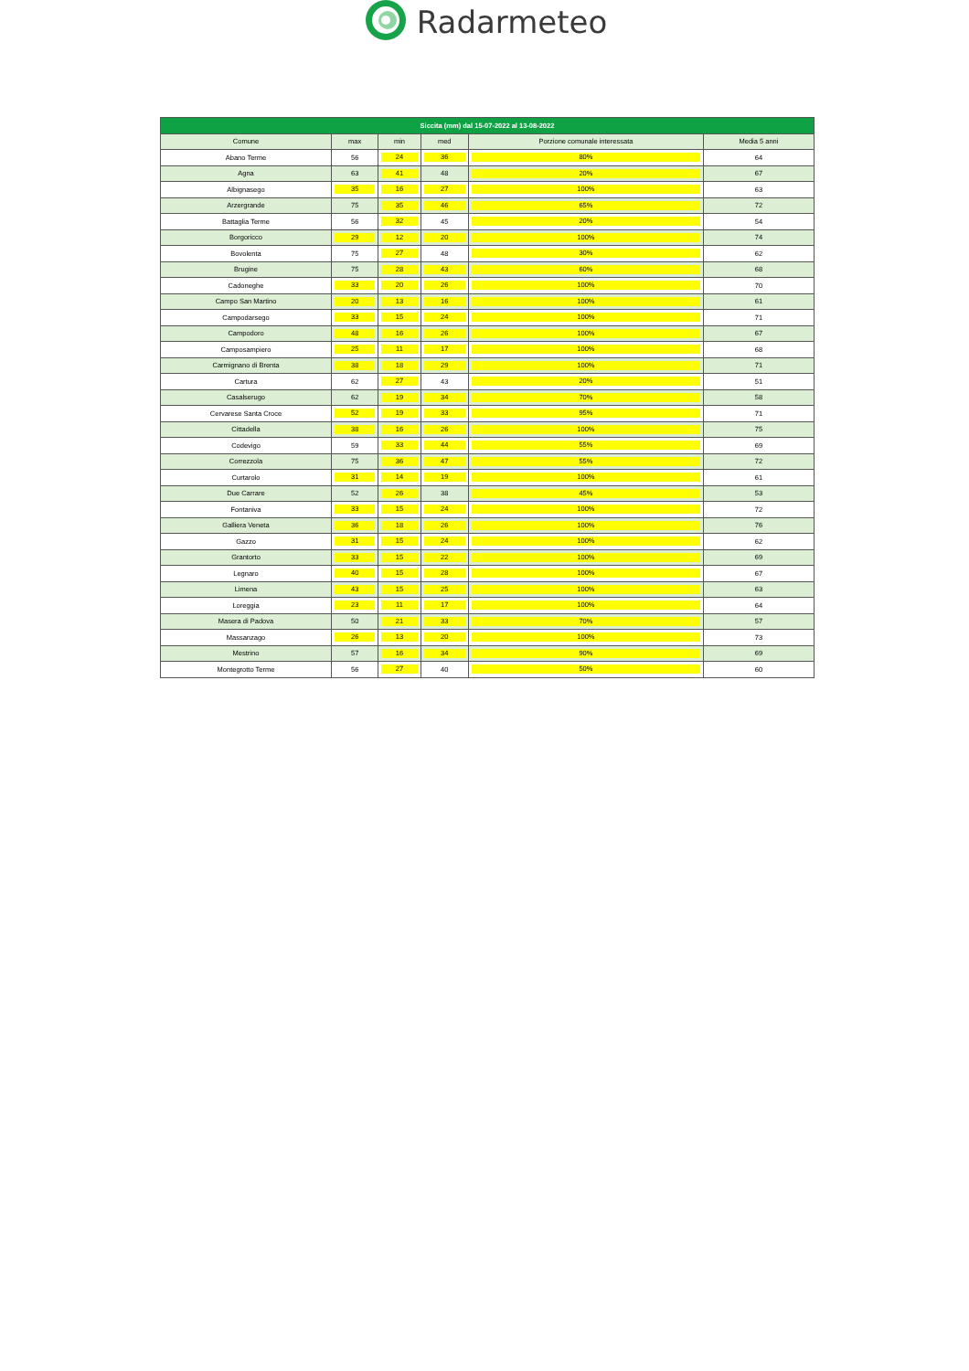Radarmeteo
| Siccita (mm) dal 15-07-2022 al 13-08-2022 | | | | | |
| --- | --- | --- | --- | --- | --- |
| Comune | max | min | med | Porzione comunale interessata | Media 5 anni |
| Abano Terme | 56 | 24 | 36 | 80% | 64 |
| Agna | 63 | 41 | 48 | 20% | 67 |
| Albignasego | 35 | 16 | 27 | 100% | 63 |
| Arzergrande | 75 | 35 | 46 | 65% | 72 |
| Battaglia Terme | 56 | 32 | 45 | 20% | 54 |
| Borgoricco | 29 | 12 | 20 | 100% | 74 |
| Bovolenta | 75 | 27 | 48 | 30% | 62 |
| Brugine | 75 | 28 | 43 | 60% | 68 |
| Cadoneghe | 33 | 20 | 26 | 100% | 70 |
| Campo San Martino | 20 | 13 | 16 | 100% | 61 |
| Campodarsego | 33 | 15 | 24 | 100% | 71 |
| Campodoro | 48 | 16 | 26 | 100% | 67 |
| Camposampiero | 25 | 11 | 17 | 100% | 68 |
| Carmignano di Brenta | 38 | 18 | 29 | 100% | 71 |
| Cartura | 62 | 27 | 43 | 20% | 51 |
| Casalserugo | 62 | 19 | 34 | 70% | 58 |
| Cervarese Santa Croce | 52 | 19 | 33 | 95% | 71 |
| Cittadella | 38 | 16 | 26 | 100% | 75 |
| Codevigo | 59 | 33 | 44 | 55% | 69 |
| Correzzola | 75 | 36 | 47 | 55% | 72 |
| Curtarolo | 31 | 14 | 19 | 100% | 61 |
| Due Carrare | 52 | 26 | 38 | 45% | 53 |
| Fontaniva | 33 | 15 | 24 | 100% | 72 |
| Galliera Veneta | 36 | 18 | 26 | 100% | 76 |
| Gazzo | 31 | 15 | 24 | 100% | 62 |
| Grantorto | 33 | 15 | 22 | 100% | 69 |
| Legnaro | 40 | 15 | 28 | 100% | 67 |
| Limena | 43 | 15 | 25 | 100% | 63 |
| Loreggia | 23 | 11 | 17 | 100% | 64 |
| Masera di Padova | 50 | 21 | 33 | 70% | 57 |
| Massanzago | 26 | 13 | 20 | 100% | 73 |
| Mestrino | 57 | 16 | 34 | 90% | 69 |
| Montegrotto Terme | 56 | 27 | 40 | 50% | 60 |